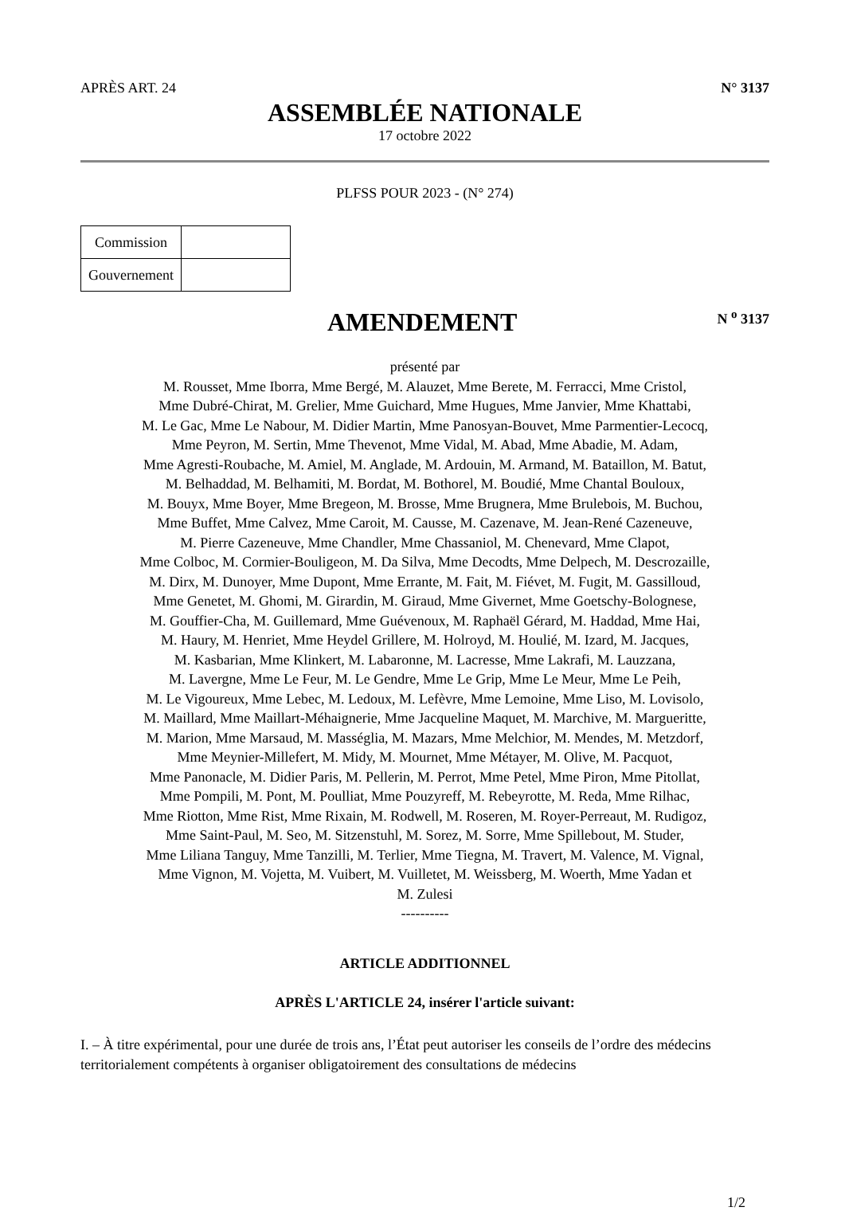APRÈS ART. 24 N° 3137
ASSEMBLÉE NATIONALE
17 octobre 2022
PLFSS POUR 2023 - (N° 274)
| Commission | |
| Gouvernement | |
AMENDEMENT
N <sup>o</sup> 3137
présenté par
M. Rousset, Mme Iborra, Mme Bergé, M. Alauzet, Mme Berete, M. Ferracci, Mme Cristol,
Mme Dubré-Chirat, M. Grelier, Mme Guichard, Mme Hugues, Mme Janvier, Mme Khattabi,
M. Le Gac, Mme Le Nabour, M. Didier Martin, Mme Panosyan-Bouvet, Mme Parmentier-Lecocq,
Mme Peyron, M. Sertin, Mme Thevenot, Mme Vidal, M. Abad, Mme Abadie, M. Adam,
Mme Agresti-Roubache, M. Amiel, M. Anglade, M. Ardouin, M. Armand, M. Bataillon, M. Batut,
M. Belhaddad, M. Belhamiti, M. Bordat, M. Bothorel, M. Boudié, Mme Chantal Bouloux,
M. Bouyx, Mme Boyer, Mme Bregeon, M. Brosse, Mme Brugnera, Mme Brulebois, M. Buchou,
Mme Buffet, Mme Calvez, Mme Caroit, M. Causse, M. Cazenave, M. Jean-René Cazeneuve,
M. Pierre Cazeneuve, Mme Chandler, Mme Chassaniol, M. Chenevard, Mme Clapot,
Mme Colboc, M. Cormier-Bouligeon, M. Da Silva, Mme Decodts, Mme Delpech, M. Descrozaille,
M. Dirx, M. Dunoyer, Mme Dupont, Mme Errante, M. Fait, M. Fiévet, M. Fugit, M. Gassilloud,
Mme Genetet, M. Ghomi, M. Girardin, M. Giraud, Mme Givernet, Mme Goetschy-Bolognese,
M. Gouffier-Cha, M. Guillemard, Mme Guévenoux, M. Raphaël Gérard, M. Haddad, Mme Hai,
M. Haury, M. Henriet, Mme Heydel Grillere, M. Holroyd, M. Houlié, M. Izard, M. Jacques,
M. Kasbarian, Mme Klinkert, M. Labaronne, M. Lacresse, Mme Lakrafi, M. Lauzzana,
M. Lavergne, Mme Le Feur, M. Le Gendre, Mme Le Grip, Mme Le Meur, Mme Le Peih,
M. Le Vigoureux, Mme Lebec, M. Ledoux, M. Lefèvre, Mme Lemoine, Mme Liso, M. Lovisolo,
M. Maillard, Mme Maillart-Méhaignerie, Mme Jacqueline Maquet, M. Marchive, M. Margueritte,
M. Marion, Mme Marsaud, M. Masséglia, M. Mazars, Mme Melchior, M. Mendes, M. Metzdorf,
Mme Meynier-Millefert, M. Midy, M. Mournet, Mme Métayer, M. Olive, M. Pacquot,
Mme Panonacle, M. Didier Paris, M. Pellerin, M. Perrot, Mme Petel, Mme Piron, Mme Pitollat,
Mme Pompili, M. Pont, M. Poulliat, Mme Pouzyreff, M. Rebeyrotte, M. Reda, Mme Rilhac,
Mme Riotton, Mme Rist, Mme Rixain, M. Rodwell, M. Roseren, M. Royer-Perreaut, M. Rudigoz,
Mme Saint-Paul, M. Seo, M. Sitzenstuhl, M. Sorez, M. Sorre, Mme Spillebout, M. Studer,
Mme Liliana Tanguy, Mme Tanzilli, M. Terlier, Mme Tiegna, M. Travert, M. Valence, M. Vignal,
Mme Vignon, M. Vojetta, M. Vuibert, M. Vuilletet, M. Weissberg, M. Woerth, Mme Yadan et
M. Zulesi
----------
ARTICLE ADDITIONNEL
APRÈS L'ARTICLE 24, insérer l'article suivant:
I. – À titre expérimental, pour une durée de trois ans, l’État peut autoriser les conseils de l’ordre des médecins territorialement compétents à organiser obligatoirement des consultations de médecins
1/2